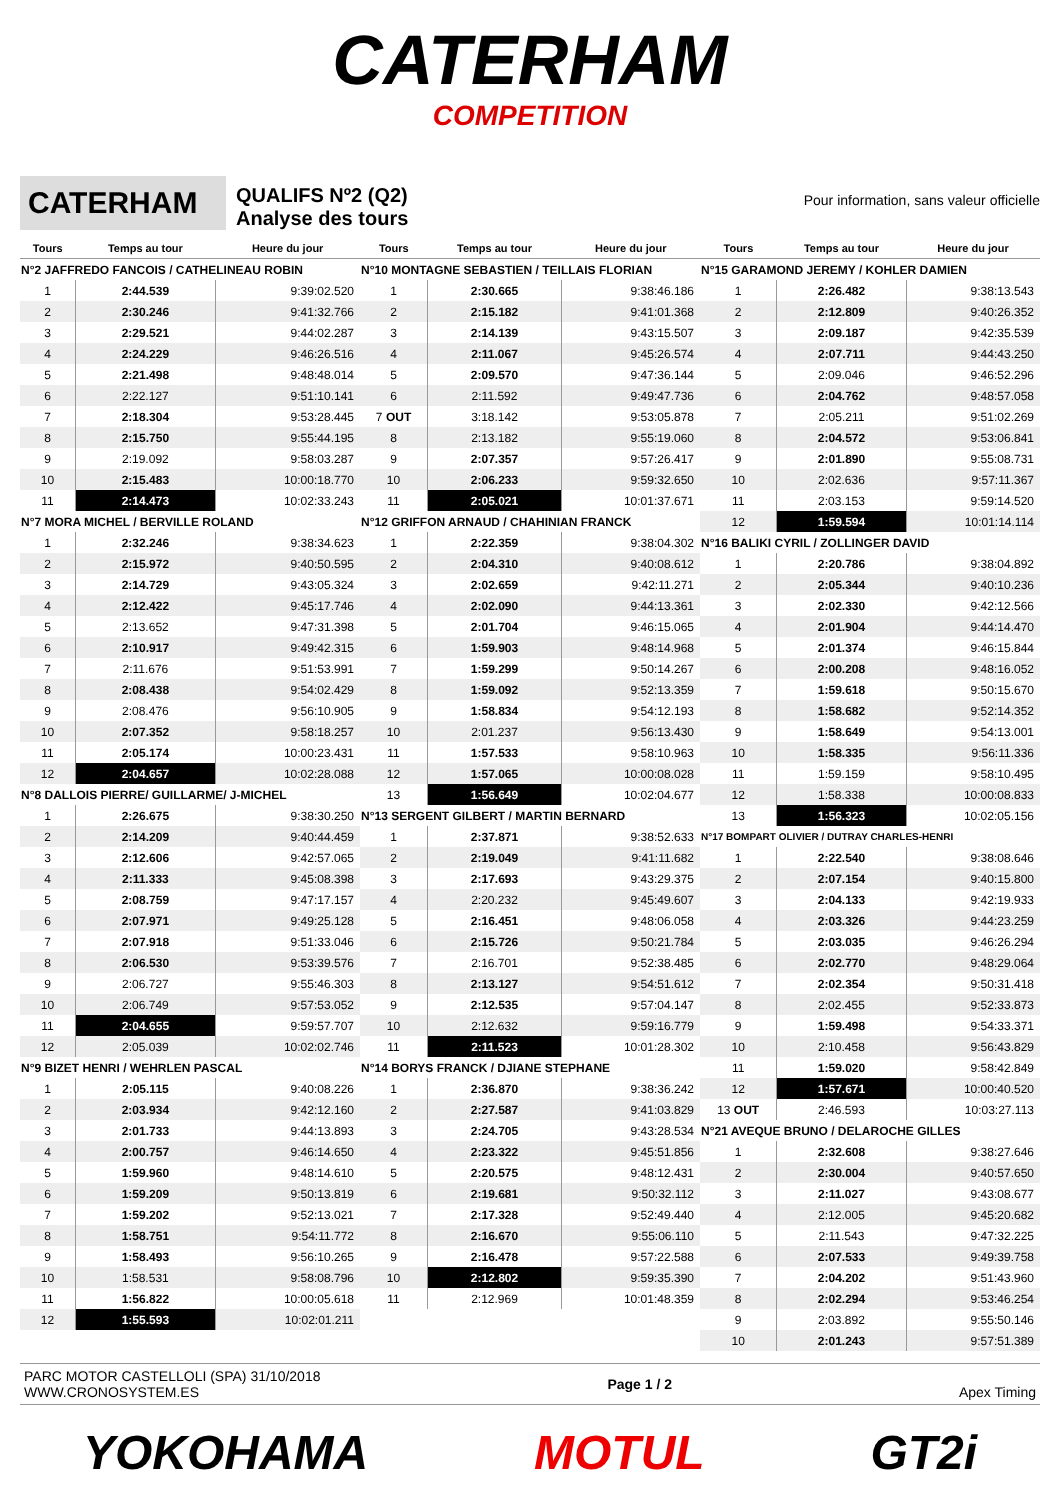CATERHAM
COMPETITION
CATERHAM
QUALIFS Nº2 (Q2)
Analyse des tours
Pour information, sans valeur officielle
| Tours | Temps au tour | Heure du jour |
| --- | --- | --- |
| N°2 JAFFREDO FANCOIS / CATHELINEAU ROBIN | | |
| 1 | 2:44.539 | 9:39:02.520 |
| 2 | 2:30.246 | 9:41:32.766 |
| 3 | 2:29.521 | 9:44:02.287 |
| 4 | 2:24.229 | 9:46:26.516 |
| 5 | 2:21.498 | 9:48:48.014 |
| 6 | 2:22.127 | 9:51:10.141 |
| 7 | 2:18.304 | 9:53:28.445 |
| 8 | 2:15.750 | 9:55:44.195 |
| 9 | 2:19.092 | 9:58:03.287 |
| 10 | 2:15.483 | 10:00:18.770 |
| 11 | 2:14.473 | 10:02:33.243 |
| N°7 MORA MICHEL / BERVILLE ROLAND | | |
| 1 | 2:32.246 | 9:38:34.623 |
| 2 | 2:15.972 | 9:40:50.595 |
| 3 | 2:14.729 | 9:43:05.324 |
| 4 | 2:12.422 | 9:45:17.746 |
| 5 | 2:13.652 | 9:47:31.398 |
| 6 | 2:10.917 | 9:49:42.315 |
| 7 | 2:11.676 | 9:51:53.991 |
| 8 | 2:08.438 | 9:54:02.429 |
| 9 | 2:08.476 | 9:56:10.905 |
| 10 | 2:07.352 | 9:58:18.257 |
| 11 | 2:05.174 | 10:00:23.431 |
| 12 | 2:04.657 | 10:02:28.088 |
| N°8 DALLOIS PIERRE/ GUILLARME/ J-MICHEL | | |
| 1 | 2:26.675 | 9:38:30.250 |
| 2 | 2:14.209 | 9:40:44.459 |
| 3 | 2:12.606 | 9:42:57.065 |
| 4 | 2:11.333 | 9:45:08.398 |
| 5 | 2:08.759 | 9:47:17.157 |
| 6 | 2:07.971 | 9:49:25.128 |
| 7 | 2:07.918 | 9:51:33.046 |
| 8 | 2:06.530 | 9:53:39.576 |
| 9 | 2:06.727 | 9:55:46.303 |
| 10 | 2:06.749 | 9:57:53.052 |
| 11 | 2:04.655 | 9:59:57.707 |
| 12 | 2:05.039 | 10:02:02.746 |
| N°9 BIZET HENRI / WEHRLEN PASCAL | | |
| 1 | 2:05.115 | 9:40:08.226 |
| 2 | 2:03.934 | 9:42:12.160 |
| 3 | 2:01.733 | 9:44:13.893 |
| 4 | 2:00.757 | 9:46:14.650 |
| 5 | 1:59.960 | 9:48:14.610 |
| 6 | 1:59.209 | 9:50:13.819 |
| 7 | 1:59.202 | 9:52:13.021 |
| 8 | 1:58.751 | 9:54:11.772 |
| 9 | 1:58.493 | 9:56:10.265 |
| 10 | 1:58.531 | 9:58:08.796 |
| 11 | 1:56.822 | 10:00:05.618 |
| 12 | 1:55.593 | 10:02:01.211 |
| Tours | Temps au tour | Heure du jour |
| --- | --- | --- |
| N°10 MONTAGNE SEBASTIEN / TEILLAIS FLORIAN | | |
| 1 | 2:30.665 | 9:38:46.186 |
| 2 | 2:15.182 | 9:41:01.368 |
| 3 | 2:14.139 | 9:43:15.507 |
| 4 | 2:11.067 | 9:45:26.574 |
| 5 | 2:09.570 | 9:47:36.144 |
| 6 | 2:11.592 | 9:49:47.736 |
| 7 OUT | 3:18.142 | 9:53:05.878 |
| 8 | 2:13.182 | 9:55:19.060 |
| 9 | 2:07.357 | 9:57:26.417 |
| 10 | 2:06.233 | 9:59:32.650 |
| 11 | 2:05.021 | 10:01:37.671 |
| N°12 GRIFFON ARNAUD / CHAHINIAN FRANCK | | |
| 1 | 2:22.359 | 9:38:04.302 |
| 2 | 2:04.310 | 9:40:08.612 |
| 3 | 2:02.659 | 9:42:11.271 |
| 4 | 2:02.090 | 9:44:13.361 |
| 5 | 2:01.704 | 9:46:15.065 |
| 6 | 1:59.903 | 9:48:14.968 |
| 7 | 1:59.299 | 9:50:14.267 |
| 8 | 1:59.092 | 9:52:13.359 |
| 9 | 1:58.834 | 9:54:12.193 |
| 10 | 2:01.237 | 9:56:13.430 |
| 11 | 1:57.533 | 9:58:10.963 |
| 12 | 1:57.065 | 10:00:08.028 |
| 13 | 1:56.649 | 10:02:04.677 |
| N°13 SERGENT GILBERT / MARTIN BERNARD | | |
| 1 | 2:37.871 | 9:38:52.633 |
| 2 | 2:19.049 | 9:41:11.682 |
| 3 | 2:17.693 | 9:43:29.375 |
| 4 | 2:20.232 | 9:45:49.607 |
| 5 | 2:16.451 | 9:48:06.058 |
| 6 | 2:15.726 | 9:50:21.784 |
| 7 | 2:16.701 | 9:52:38.485 |
| 8 | 2:13.127 | 9:54:51.612 |
| 9 | 2:12.535 | 9:57:04.147 |
| 10 | 2:12.632 | 9:59:16.779 |
| 11 | 2:11.523 | 10:01:28.302 |
| N°14 BORYS FRANCK / DJIANE STEPHANE | | |
| 1 | 2:36.870 | 9:38:36.242 |
| 2 | 2:27.587 | 9:41:03.829 |
| 3 | 2:24.705 | 9:43:28.534 |
| 4 | 2:23.322 | 9:45:51.856 |
| 5 | 2:20.575 | 9:48:12.431 |
| 6 | 2:19.681 | 9:50:32.112 |
| 7 | 2:17.328 | 9:52:49.440 |
| 8 | 2:16.670 | 9:55:06.110 |
| 9 | 2:16.478 | 9:57:22.588 |
| 10 | 2:12.802 | 9:59:35.390 |
| 11 | 2:12.969 | 10:01:48.359 |
| Tours | Temps au tour | Heure du jour |
| --- | --- | --- |
| N°15 GARAMOND JEREMY / KOHLER DAMIEN | | |
| 1 | 2:26.482 | 9:38:13.543 |
| 2 | 2:12.809 | 9:40:26.352 |
| 3 | 2:09.187 | 9:42:35.539 |
| 4 | 2:07.711 | 9:44:43.250 |
| 5 | 2:09.046 | 9:46:52.296 |
| 6 | 2:04.762 | 9:48:57.058 |
| 7 | 2:05.211 | 9:51:02.269 |
| 8 | 2:04.572 | 9:53:06.841 |
| 9 | 2:01.890 | 9:55:08.731 |
| 10 | 2:02.636 | 9:57:11.367 |
| 11 | 2:03.153 | 9:59:14.520 |
| 12 | 1:59.594 | 10:01:14.114 |
| N°16 BALIKI CYRIL / ZOLLINGER DAVID | | |
| 1 | 2:20.786 | 9:38:04.892 |
| 2 | 2:05.344 | 9:40:10.236 |
| 3 | 2:02.330 | 9:42:12.566 |
| 4 | 2:01.904 | 9:44:14.470 |
| 5 | 2:01.374 | 9:46:15.844 |
| 6 | 2:00.208 | 9:48:16.052 |
| 7 | 1:59.618 | 9:50:15.670 |
| 8 | 1:58.682 | 9:52:14.352 |
| 9 | 1:58.649 | 9:54:13.001 |
| 10 | 1:58.335 | 9:56:11.336 |
| 11 | 1:59.159 | 9:58:10.495 |
| 12 | 1:58.338 | 10:00:08.833 |
| 13 | 1:56.323 | 10:02:05.156 |
| N°17 BOMPART OLIVIER / DUTRAY CHARLES-HENRI | | |
| 1 | 2:22.540 | 9:38:08.646 |
| 2 | 2:07.154 | 9:40:15.800 |
| 3 | 2:04.133 | 9:42:19.933 |
| 4 | 2:03.326 | 9:44:23.259 |
| 5 | 2:03.035 | 9:46:26.294 |
| 6 | 2:02.770 | 9:48:29.064 |
| 7 | 2:02.354 | 9:50:31.418 |
| 8 | 2:02.455 | 9:52:33.873 |
| 9 | 1:59.498 | 9:54:33.371 |
| 10 | 2:10.458 | 9:56:43.829 |
| 11 | 1:59.020 | 9:58:42.849 |
| 12 | 1:57.671 | 10:00:40.520 |
| 13 OUT | 2:46.593 | 10:03:27.113 |
| N°21 AVEQUE BRUNO / DELAROCHE GILLES | | |
| 1 | 2:32.608 | 9:38:27.646 |
| 2 | 2:30.004 | 9:40:57.650 |
| 3 | 2:11.027 | 9:43:08.677 |
| 4 | 2:12.005 | 9:45:20.682 |
| 5 | 2:11.543 | 9:47:32.225 |
| 6 | 2:07.533 | 9:49:39.758 |
| 7 | 2:04.202 | 9:51:43.960 |
| 8 | 2:02.294 | 9:53:46.254 |
| 9 | 2:03.892 | 9:55:50.146 |
| 10 | 2:01.243 | 9:57:51.389 |
PARC MOTOR CASTELLOLI (SPA) 31/10/2018
WWW.CRONOSYSTEM.ES
Page 1 / 2 Apex Timing
YOKOHAMA MOTUL GT2i